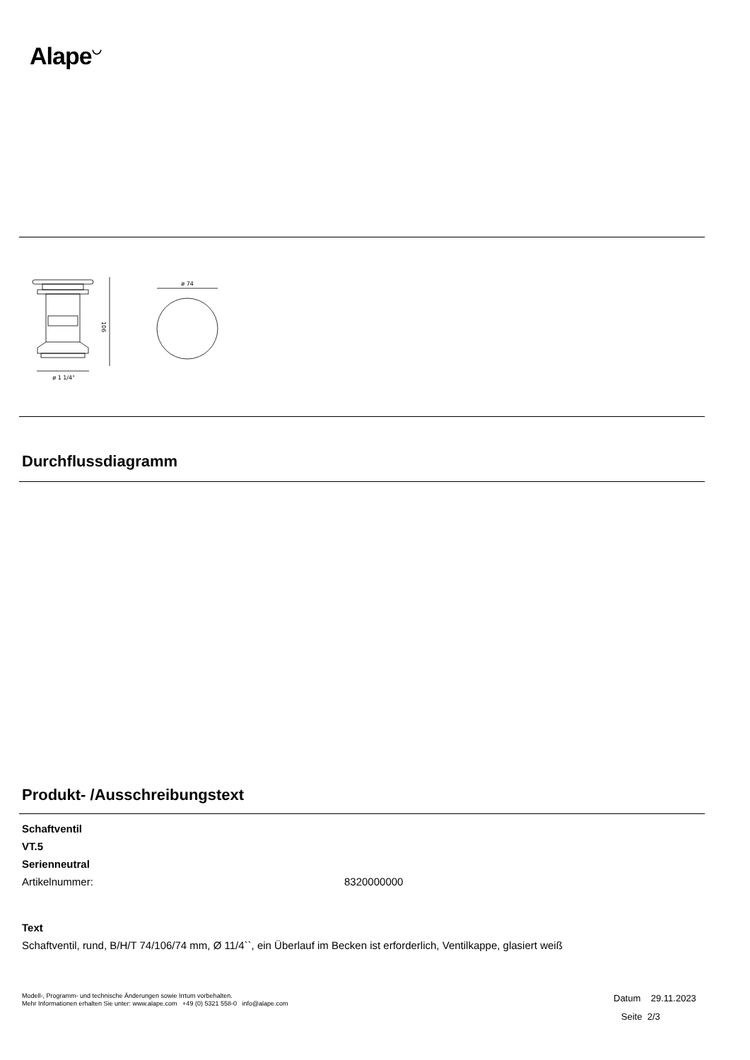Alape◡
ø 1 1/4"
ø 74
106
Durchflussdiagramm
Produkt- /Ausschreibungstext
Schaftventil
VT.5
Serienneutral
Artikelnummer: 8320000000
Text
Schaftventil, rund, B/H/T 74/106/74 mm, Ø 11/4``, ein Überlauf im Becken ist erforderlich, Ventilkappe, glasiert weiß
Modell-, Programm- und technische Änderungen sowie Irrtum vorbehalten.
Mehr Informationen erhalten Sie unter: www.alape.com +49 (0) 5321 558-0 info@alape.com
Datum 29.11.2023
Seite 2/3